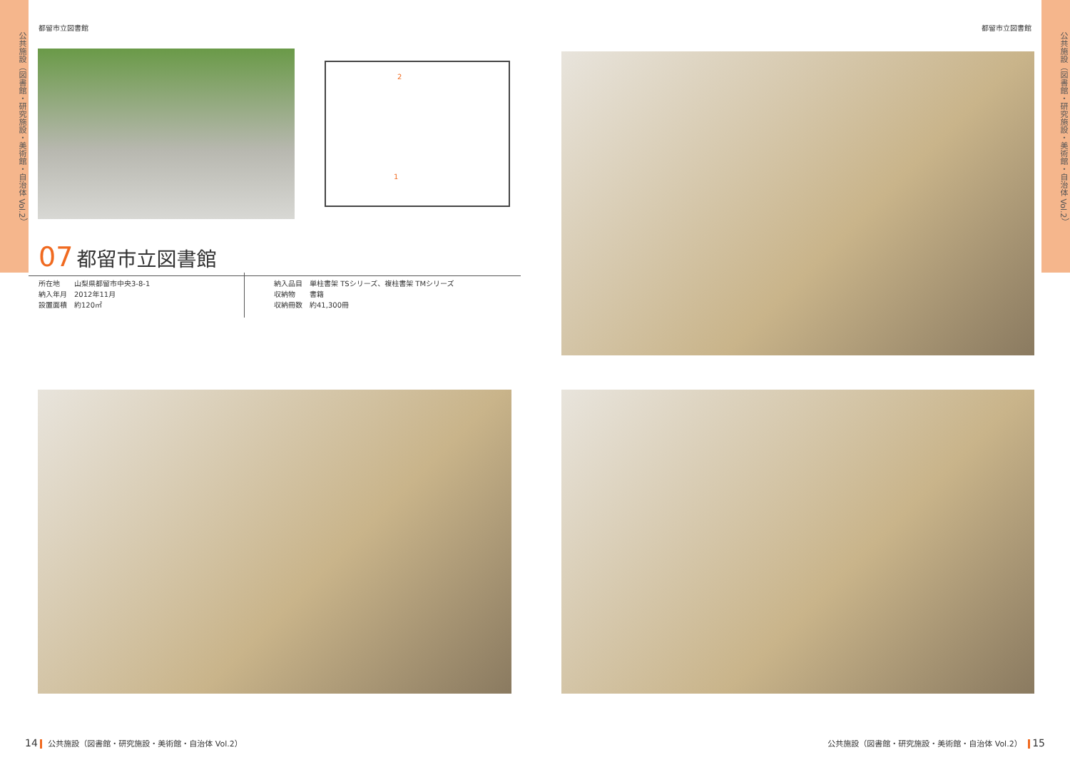公共施設（図書館・研究施設・美術館・自治体 Vol.2）
公共施設（図書館・研究施設・美術館・自治体 Vol.2）
都留市立図書館 都留市立図書館
2
1
07 都留市立図書館
所在地　　山梨県都留市中央3-8-1
納入年月　2012年11月
設置面積　約120㎡
納入品目　単柱書架 TSシリーズ、複柱書架 TMシリーズ
収納物　　書籍
収納冊数　約41,300冊
14 公共施設（図書館・研究施設・美術館・自治体 Vol.2）
公共施設（図書館・研究施設・美術館・自治体 Vol.2） 15